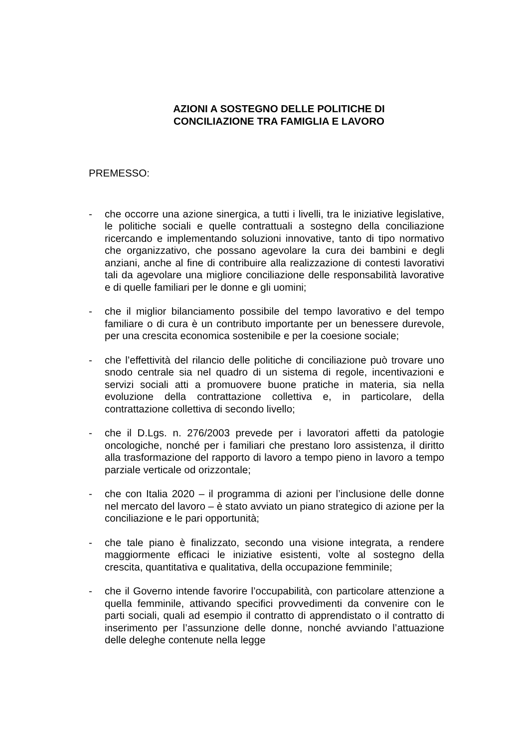AZIONI A SOSTEGNO DELLE POLITICHE DI
CONCILIAZIONE TRA FAMIGLIA E LAVORO
PREMESSO:
- che occorre una azione sinergica, a tutti i livelli, tra le iniziative legislative, le politiche sociali e quelle contrattuali a sostegno della conciliazione ricercando e implementando soluzioni innovative, tanto di tipo normativo che organizzativo, che possano agevolare la cura dei bambini e degli anziani, anche al fine di contribuire alla realizzazione di contesti lavorativi tali da agevolare una migliore conciliazione delle responsabilità lavorative e di quelle familiari per le donne e gli uomini;
- che il miglior bilanciamento possibile del tempo lavorativo e del tempo familiare o di cura è un contributo importante per un benessere durevole, per una crescita economica sostenibile e per la coesione sociale;
- che l’effettività del rilancio delle politiche di conciliazione può trovare uno snodo centrale sia nel quadro di un sistema di regole, incentivazioni e servizi sociali atti a promuovere buone pratiche in materia, sia nella evoluzione della contrattazione collettiva e, in particolare, della contrattazione collettiva di secondo livello;
- che il D.Lgs. n. 276/2003 prevede per i lavoratori affetti da patologie oncologiche, nonché per i familiari che prestano loro assistenza, il diritto alla trasformazione del rapporto di lavoro a tempo pieno in lavoro a tempo parziale verticale od orizzontale;
- che con Italia 2020 – il programma di azioni per l’inclusione delle donne nel mercato del lavoro – è stato avviato un piano strategico di azione per la conciliazione e le pari opportunità;
- che tale piano è finalizzato, secondo una visione integrata, a rendere maggiormente efficaci le iniziative esistenti, volte al sostegno della crescita, quantitativa e qualitativa, della occupazione femminile;
- che il Governo intende favorire l’occupabilità, con particolare attenzione a quella femminile, attivando specifici provvedimenti da convenire con le parti sociali, quali ad esempio il contratto di apprendistato o il contratto di inserimento per l’assunzione delle donne, nonché avviando l’attuazione delle deleghe contenute nella legge